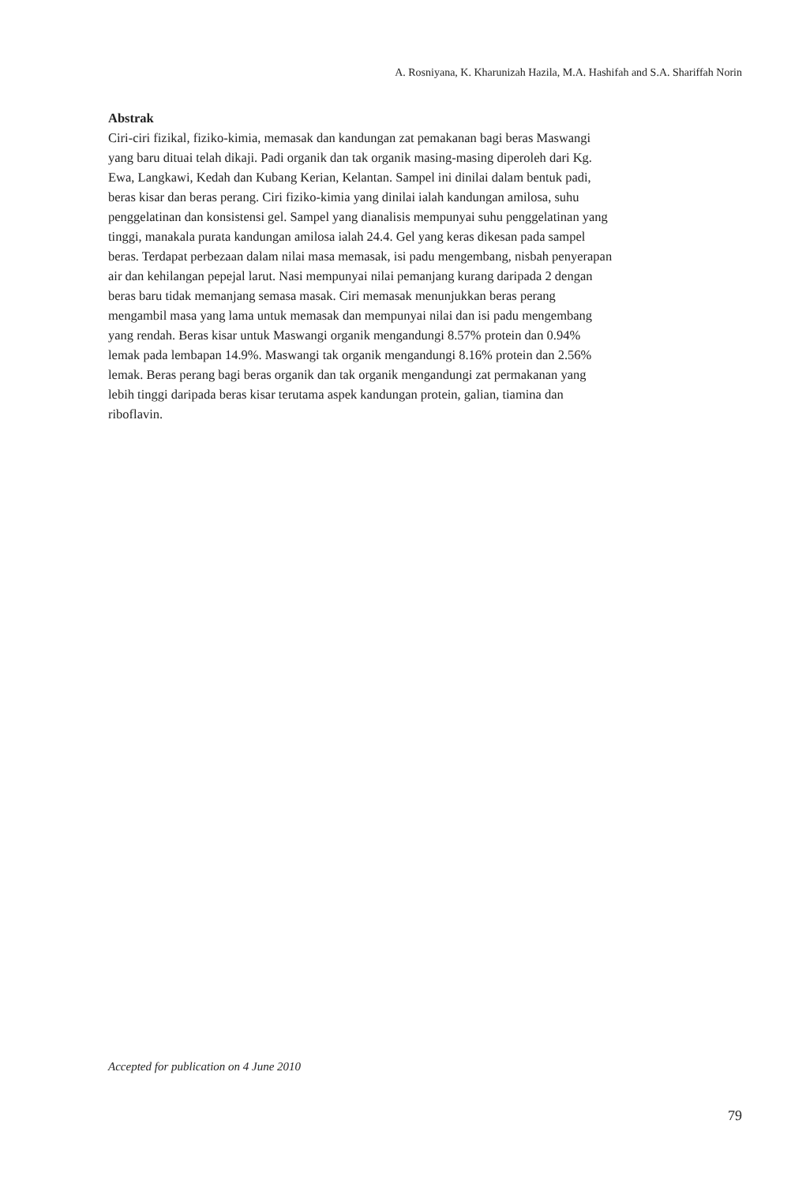A. Rosniyana, K. Kharunizah Hazila, M.A. Hashifah and S.A. Shariffah Norin
Abstrak
Ciri-ciri fizikal, fiziko-kimia, memasak dan kandungan zat pemakanan bagi beras Maswangi yang baru dituai telah dikaji. Padi organik dan tak organik masing-masing diperoleh dari Kg. Ewa, Langkawi, Kedah dan Kubang Kerian, Kelantan. Sampel ini dinilai dalam bentuk padi, beras kisar dan beras perang. Ciri fiziko-kimia yang dinilai ialah kandungan amilosa, suhu penggelatinan dan konsistensi gel. Sampel yang dianalisis mempunyai suhu penggelatinan yang tinggi, manakala purata kandungan amilosa ialah 24.4. Gel yang keras dikesan pada sampel beras. Terdapat perbezaan dalam nilai masa memasak, isi padu mengembang, nisbah penyerapan air dan kehilangan pepejal larut. Nasi mempunyai nilai pemanjang kurang daripada 2 dengan beras baru tidak memanjang semasa masak. Ciri memasak menunjukkan beras perang mengambil masa yang lama untuk memasak dan mempunyai nilai dan isi padu mengembang yang rendah. Beras kisar untuk Maswangi organik mengandungi 8.57% protein dan 0.94% lemak pada lembapan 14.9%. Maswangi tak organik mengandungi 8.16% protein dan 2.56% lemak. Beras perang bagi beras organik dan tak organik mengandungi zat permakanan yang lebih tinggi daripada beras kisar terutama aspek kandungan protein, galian, tiamina dan riboflavin.
Accepted for publication on 4 June 2010
79